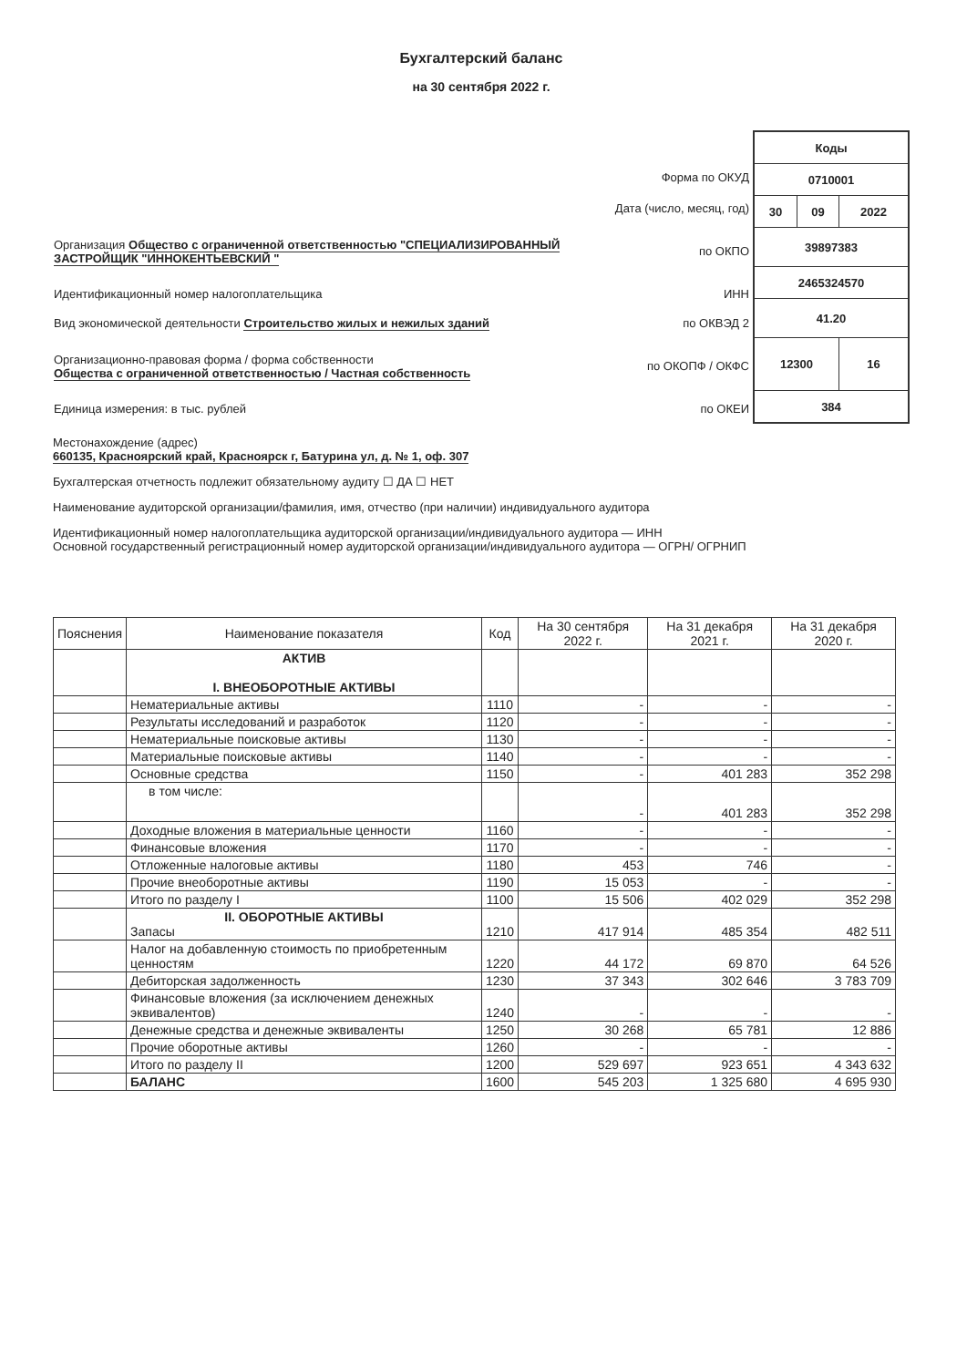Бухгалтерский баланс
на 30 сентября 2022 г.
| Форма по ОКУД | |
| Дата (число, месяц, год) | |
| Организация Общество с ограниченной ответственностью "СПЕЦИАЛИЗИРОВАННЫЙ ЗАСТРОЙЩИК "ИННОКЕНТЬЕВСКИЙ " | по ОКПО |
| Идентификационный номер налогоплательщика | ИНН |
| Вид экономической деятельности Строительство жилых и нежилых зданий | по ОКВЭД 2 |
| Организационно-правовая форма / форма собственности Общества с ограниченной ответственностью / Частная собственность | по ОКОПФ / ОКФС |
| Единица измерения: в тыс. рублей | по ОКЕИ |
| Коды | | |
| 0710001 | | |
| 30 | 09 | 2022 |
| 39897383 | | |
| 2465324570 | | |
| 41.20 | | |
| 12300 | | 16 |
| 384 | | |
Местонахождение (адрес)
660135, Красноярский край, Красноярск г, Батурина ул, д. № 1, оф. 307
Бухгалтерская отчетность подлежит обязательному аудиту ☐ ДА ☐ НЕТ
Наименование аудиторской организации/фамилия, имя, отчество (при наличии) индивидуального аудитора
Идентификационный номер налогоплательщика аудиторской организации/индивидуального аудитора — ИНН
Основной государственный регистрационный номер аудиторской организации/индивидуального аудитора — ОГРН/ ОГРНИП
| Пояснения | Наименование показателя | Код | На 30 сентября 2022 г. | На 31 декабря 2021 г. | На 31 декабря 2020 г. |
| --- | --- | --- | --- | --- | --- |
| | АКТИВ I. ВНЕОБОРОТНЫЕ АКТИВЫ | | | | |
| | Нематериальные активы | 1110 | - | - | - |
| | Результаты исследований и разработок | 1120 | - | - | - |
| | Нематериальные поисковые активы | 1130 | - | - | - |
| | Материальные поисковые активы | 1140 | - | - | - |
| | Основные средства | 1150 | - | 401 283 | 352 298 |
| | в том числе: | | - | 401 283 | 352 298 |
| | Доходные вложения в материальные ценности | 1160 | - | - | - |
| | Финансовые вложения | 1170 | - | - | - |
| | Отложенные налоговые активы | 1180 | 453 | 746 | - |
| | Прочие внеоборотные активы | 1190 | 15 053 | - | - |
| | Итого по разделу I | 1100 | 15 506 | 402 029 | 352 298 |
| | II. ОБОРОТНЫЕ АКТИВЫ Запасы | 1210 | 417 914 | 485 354 | 482 511 |
| | Налог на добавленную стоимость по приобретенным ценностям | 1220 | 44 172 | 69 870 | 64 526 |
| | Дебиторская задолженность | 1230 | 37 343 | 302 646 | 3 783 709 |
| | Финансовые вложения (за исключением денежных эквивалентов) | 1240 | - | - | - |
| | Денежные средства и денежные эквиваленты | 1250 | 30 268 | 65 781 | 12 886 |
| | Прочие оборотные активы | 1260 | - | - | - |
| | Итого по разделу II | 1200 | 529 697 | 923 651 | 4 343 632 |
| | БАЛАНС | 1600 | 545 203 | 1 325 680 | 4 695 930 |